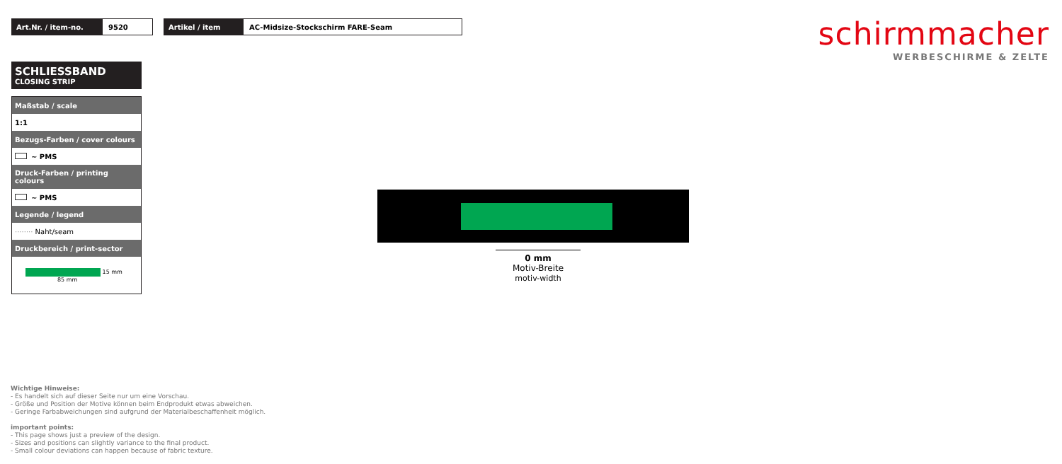Art.Nr. / item-no. 9520
Artikel / item AC-Midsize-Stockschirm FARE-Seam
schirmmacher
WERBESCHIRME & ZELTE
SCHLIESSBAND
CLOSING STRIP
| Maßstab / scale |
| --- |
| 1:1 |
| Bezugs-Farben / cover colours |
| ~ PMS |
| Druck-Farben / printing colours |
| ~ PMS |
| Legende / legend |
| ········ Naht/seam |
| Druckbereich / print-sector |
| 15 mm 85 mm |
0 mm
Motiv-Breite
motiv-width
Wichtige Hinweise:
- Es handelt sich auf dieser Seite nur um eine Vorschau.
- Größe und Position der Motive können beim Endprodukt etwas abweichen.
- Geringe Farbabweichungen sind aufgrund der Materialbeschaffenheit möglich.
important points:
- This page shows just a preview of the design.
- Sizes and positions can slightly variance to the final product.
- Small colour deviations can happen because of fabric texture.